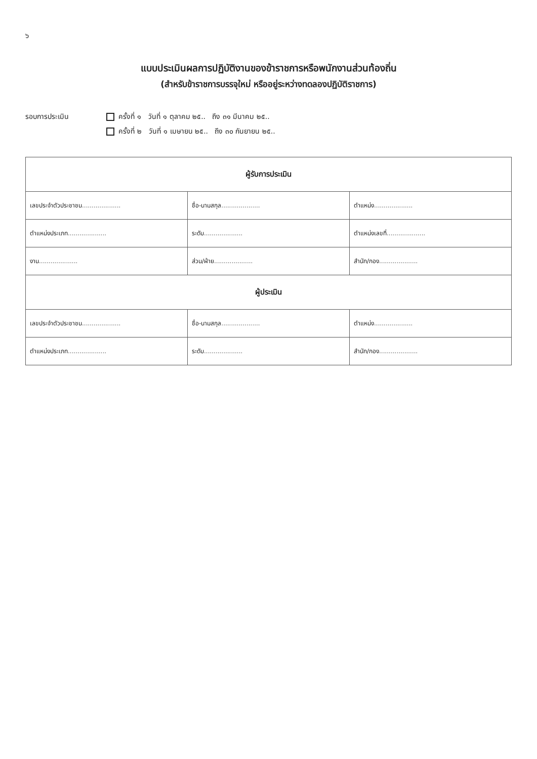๖
แบบประเมินผลการปฏิบัติงานของข้าราชการหรือพนักงานส่วนท้องถิ่น
(สำหรับข้าราชการบรรจุใหม่ หรืออยู่ระหว่างทดลองปฏิบัติราชการ)
รอบการประเมิน ครั้งที่ ๑ วันที่ ๑ ตุลาคม ๒๕.. ถึง ๓๑ มีนาคม ๒๕..
ครั้งที่ ๒ วันที่ ๑ เมษายน ๒๕.. ถึง ๓๐ กันยายน ๒๕..
| ผู้รับการประเมิน | | |
| --- | --- | --- |
| เลขประจำตัวประชาชน .................... | ชื่อ-นามสกุล .................... | ตำแหน่ง .................... |
| ตำแหน่งประเภท .................... | ระดับ .................... | ตำแหน่งเลขที่ .................... |
| งาน .................... | ส่วน/ฝ่าย .................... | สำนัก/กอง .................... |
| ผู้ประเมิน | | |
| เลขประจำตัวประชาชน .................... | ชื่อ-นามสกุล .................... | ตำแหน่ง .................... |
| ตำแหน่งประเภท .................... | ระดับ .................... | สำนัก/กอง .................... |